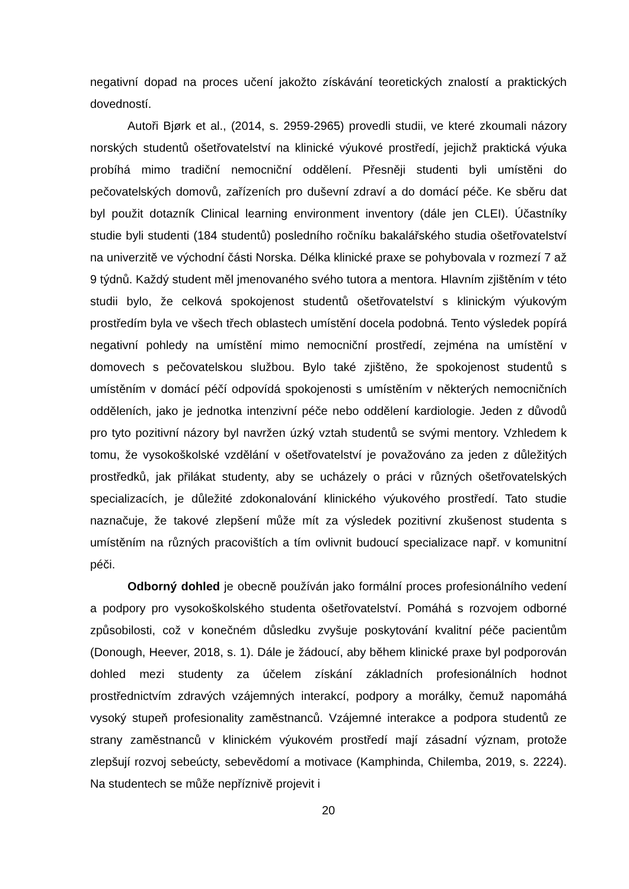negativní dopad na proces učení jakožto získávání teoretických znalostí a praktických dovedností.
Autoři Bjørk et al., (2014, s. 2959-2965) provedli studii, ve které zkoumali názory norských studentů ošetřovatelství na klinické výukové prostředí, jejichž praktická výuka probíhá mimo tradiční nemocniční oddělení. Přesněji studenti byli umístěni do pečovatelských domovů, zařízeních pro duševní zdraví a do domácí péče. Ke sběru dat byl použit dotazník Clinical learning environment inventory (dále jen CLEI). Účastníky studie byli studenti (184 studentů) posledního ročníku bakalářského studia ošetřovatelství na univerzitě ve východní části Norska. Délka klinické praxe se pohybovala v rozmezí 7 až 9 týdnů. Každý student měl jmenovaného svého tutora a mentora. Hlavním zjištěním v této studii bylo, že celková spokojenost studentů ošetřovatelství s klinickým výukovým prostředím byla ve všech třech oblastech umístění docela podobná. Tento výsledek popírá negativní pohledy na umístění mimo nemocniční prostředí, zejména na umístění v domovech s pečovatelskou službou. Bylo také zjištěno, že spokojenost studentů s umístěním v domácí péčí odpovídá spokojenosti s umístěním v některých nemocničních odděleních, jako je jednotka intenzivní péče nebo oddělení kardiologie. Jeden z důvodů pro tyto pozitivní názory byl navržen úzký vztah studentů se svými mentory. Vzhledem k tomu, že vysokoškolské vzdělání v ošetřovatelství je považováno za jeden z důležitých prostředků, jak přilákat studenty, aby se ucházely o práci v různých ošetřovatelských specializacích, je důležité zdokonalování klinického výukového prostředí. Tato studie naznačuje, že takové zlepšení může mít za výsledek pozitivní zkušenost studenta s umístěním na různých pracovištích a tím ovlivnit budoucí specializace např. v komunitní péči.
Odborný dohled je obecně používán jako formální proces profesionálního vedení a podpory pro vysokoškolského studenta ošetřovatelství. Pomáhá s rozvojem odborné způsobilosti, což v konečném důsledku zvyšuje poskytování kvalitní péče pacientům (Donough, Heever, 2018, s. 1). Dále je žádoucí, aby během klinické praxe byl podporován dohled mezi studenty za účelem získání základních profesionálních hodnot prostřednictvím zdravých vzájemných interakcí, podpory a morálky, čemuž napomáhá vysoký stupeň profesionality zaměstnanců. Vzájemné interakce a podpora studentů ze strany zaměstnanců v klinickém výukovém prostředí mají zásadní význam, protože zlepšují rozvoj sebeúcty, sebevědomí a motivace (Kamphinda, Chilemba, 2019, s. 2224). Na studentech se může nepříznivě projevit i
20